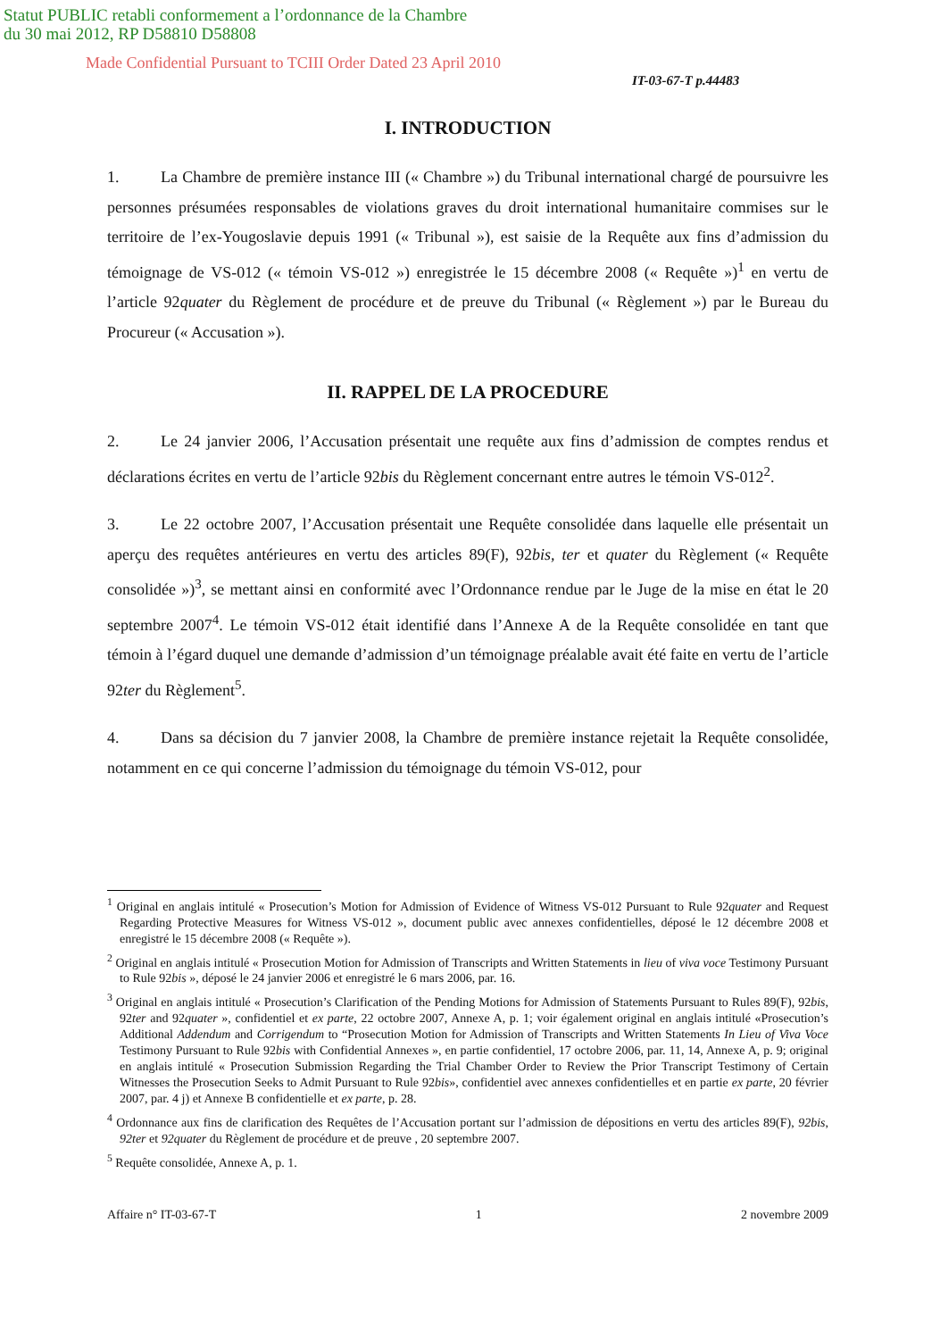Statut PUBLIC retabli conformement a l’ordonnance de la Chambre
du 30 mai 2012, RP D58810 D58808
Made Confidential Pursuant to TCIII Order Dated 23 April 2010
IT-03-67-T p.44483
I. INTRODUCTION
1. La Chambre de première instance III (« Chambre ») du Tribunal international chargé de poursuivre les personnes présumées responsables de violations graves du droit international humanitaire commises sur le territoire de l’ex-Yougoslavie depuis 1991 (« Tribunal »), est saisie de la Requête aux fins d’admission du témoignage de VS-012 (« témoin VS-012 ») enregistrée le 15 décembre 2008 (« Requête »)<sup>1</sup> en vertu de l’article 92quater du Règlement de procédure et de preuve du Tribunal (« Règlement ») par le Bureau du Procureur (« Accusation »).
II. RAPPEL DE LA PROCEDURE
2. Le 24 janvier 2006, l’Accusation présentait une requête aux fins d’admission de comptes rendus et déclarations écrites en vertu de l’article 92bis du Règlement concernant entre autres le témoin VS-012<sup>2</sup>.
3. Le 22 octobre 2007, l’Accusation présentait une Requête consolidée dans laquelle elle présentait un aperçu des requêtes antérieures en vertu des articles 89(F), 92bis, ter et quater du Règlement (« Requête consolidée »)<sup>3</sup>, se mettant ainsi en conformité avec l’Ordonnance rendue par le Juge de la mise en état le 20 septembre 2007<sup>4</sup>. Le témoin VS-012 était identifié dans l’Annexe A de la Requête consolidée en tant que témoin à l’égard duquel une demande d’admission d’un témoignage préalable avait été faite en vertu de l’article 92ter du Règlement<sup>5</sup>.
4. Dans sa décision du 7 janvier 2008, la Chambre de première instance rejetait la Requête consolidée, notamment en ce qui concerne l’admission du témoignage du témoin VS-012, pour
<sup>1</sup> Original en anglais intitulé « Prosecution’s Motion for Admission of Evidence of Witness VS-012 Pursuant to Rule 92quater and Request Regarding Protective Measures for Witness VS-012 », document public avec annexes confidentielles, déposé le 12 décembre 2008 et enregistré le 15 décembre 2008 (« Requête »).
<sup>2</sup> Original en anglais intitulé « Prosecution Motion for Admission of Transcripts and Written Statements in lieu of viva voce Testimony Pursuant to Rule 92bis », déposé le 24 janvier 2006 et enregistré le 6 mars 2006, par. 16.
<sup>3</sup> Original en anglais intitulé « Prosecution’s Clarification of the Pending Motions for Admission of Statements Pursuant to Rules 89(F), 92bis, 92ter and 92quater », confidentiel et ex parte, 22 octobre 2007, Annexe A, p. 1; voir également original en anglais intitulé «Prosecution’s Additional Addendum and Corrigendum to “Prosecution Motion for Admission of Transcripts and Written Statements In Lieu of Viva Voce Testimony Pursuant to Rule 92bis with Confidential Annexes », en partie confidentiel, 17 octobre 2006, par. 11, 14, Annexe A, p. 9; original en anglais intitulé « Prosecution Submission Regarding the Trial Chamber Order to Review the Prior Transcript Testimony of Certain Witnesses the Prosecution Seeks to Admit Pursuant to Rule 92bis», confidentiel avec annexes confidentielles et en partie ex parte, 20 février 2007, par. 4 j) et Annexe B confidentielle et ex parte, p. 28.
<sup>4</sup> Ordonnance aux fins de clarification des Requêtes de l’Accusation portant sur l’admission de dépositions en vertu des articles 89(F), 92bis, 92ter et 92quater du Règlement de procédure et de preuve , 20 septembre 2007.
<sup>5</sup> Requête consolidée, Annexe A, p. 1.
Affaire n° IT-03-67-T 1 2 novembre 2009